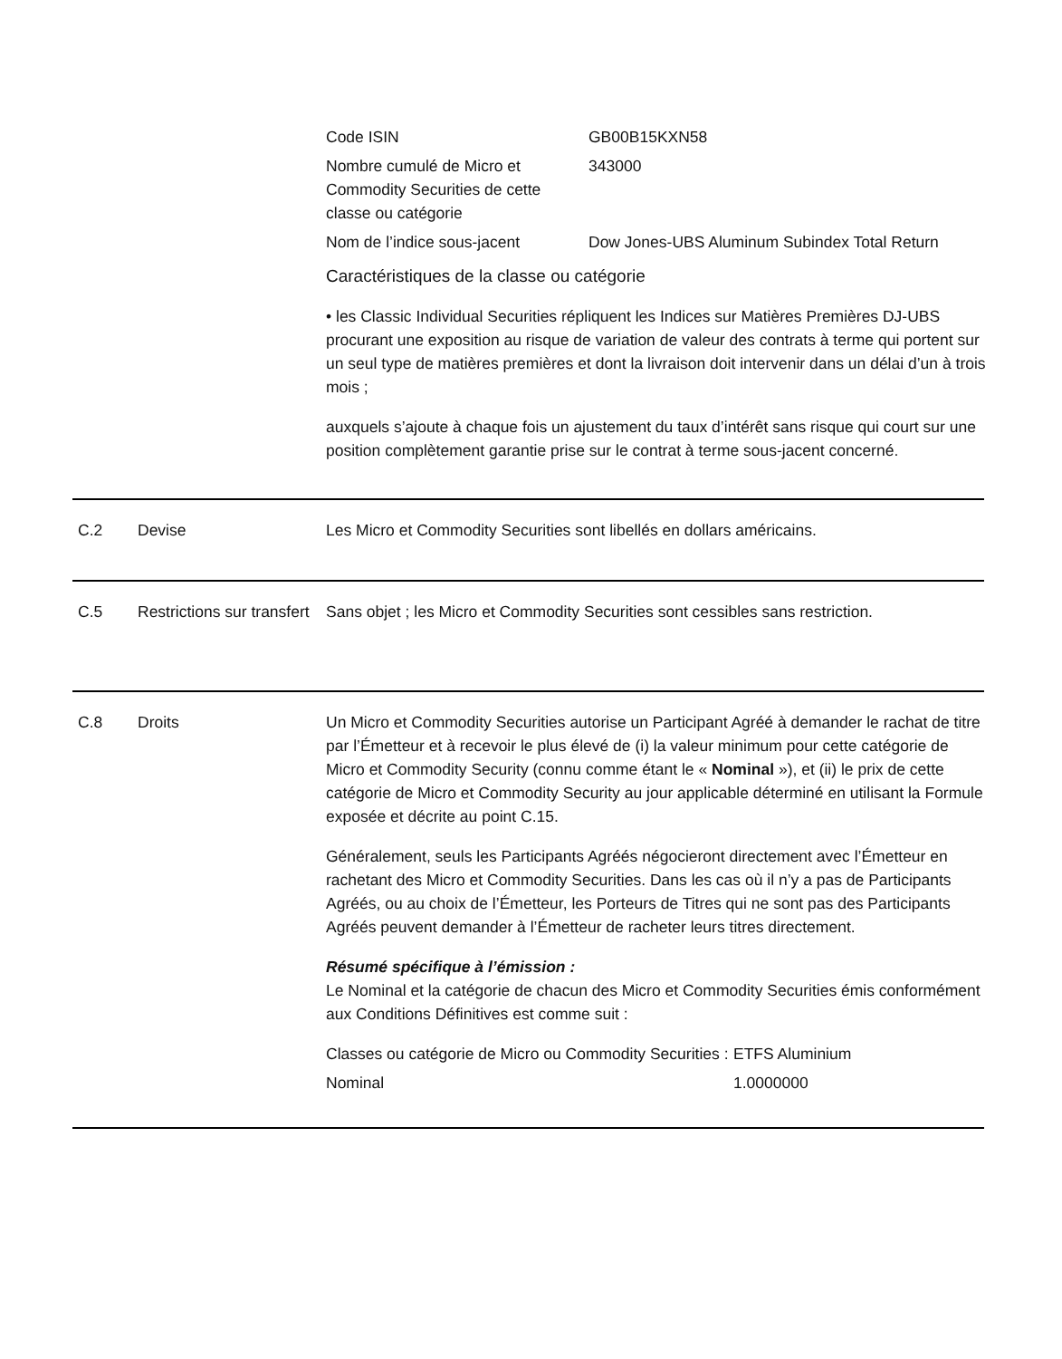| Code ISIN | GB00B15KXN58 |
| Nombre cumulé de Micro et Commodity Securities de cette classe ou catégorie | 343000 |
| Nom de l’indice sous-jacent | Dow Jones-UBS Aluminum Subindex Total Return |
Caractéristiques de la classe ou catégorie
• les Classic Individual Securities répliquent les Indices sur Matières Premières DJ-UBS procurant une exposition au risque de variation de valeur des contrats à terme qui portent sur un seul type de matières premières et dont la livraison doit intervenir dans un délai d’un à trois mois ;
auxquels s’ajoute à chaque fois un ajustement du taux d’intérêt sans risque qui court sur une position complètement garantie prise sur le contrat à terme sous-jacent concerné.
C.2 Devise Les Micro et Commodity Securities sont libellés en dollars américains.
C.5 Restrictions sur transfert
Sans objet ; les Micro et Commodity Securities sont cessibles sans restriction.
C.8 Droits Un Micro et Commodity Securities autorise un Participant Agréé à demander le rachat de titre par l’Émetteur et à recevoir le plus élevé de (i) la valeur minimum pour cette catégorie de Micro et Commodity Security (connu comme étant le « Nominal »), et (ii) le prix de cette catégorie de Micro et Commodity Security au jour applicable déterminé en utilisant la Formule exposée et décrite au point C.15.
Généralement, seuls les Participants Agréés négocieront directement avec l’Émetteur en rachetant des Micro et Commodity Securities. Dans les cas où il n’y a pas de Participants Agréés, ou au choix de l’Émetteur, les Porteurs de Titres qui ne sont pas des Participants Agréés peuvent demander à l’Émetteur de racheter leurs titres directement.
Résumé spécifique à l’émission :
Le Nominal et la catégorie de chacun des Micro et Commodity Securities émis conformément aux Conditions Définitives est comme suit :
| Classes ou catégorie de Micro ou Commodity Securities : | ETFS Aluminium |
| Nominal | 1.0000000 |